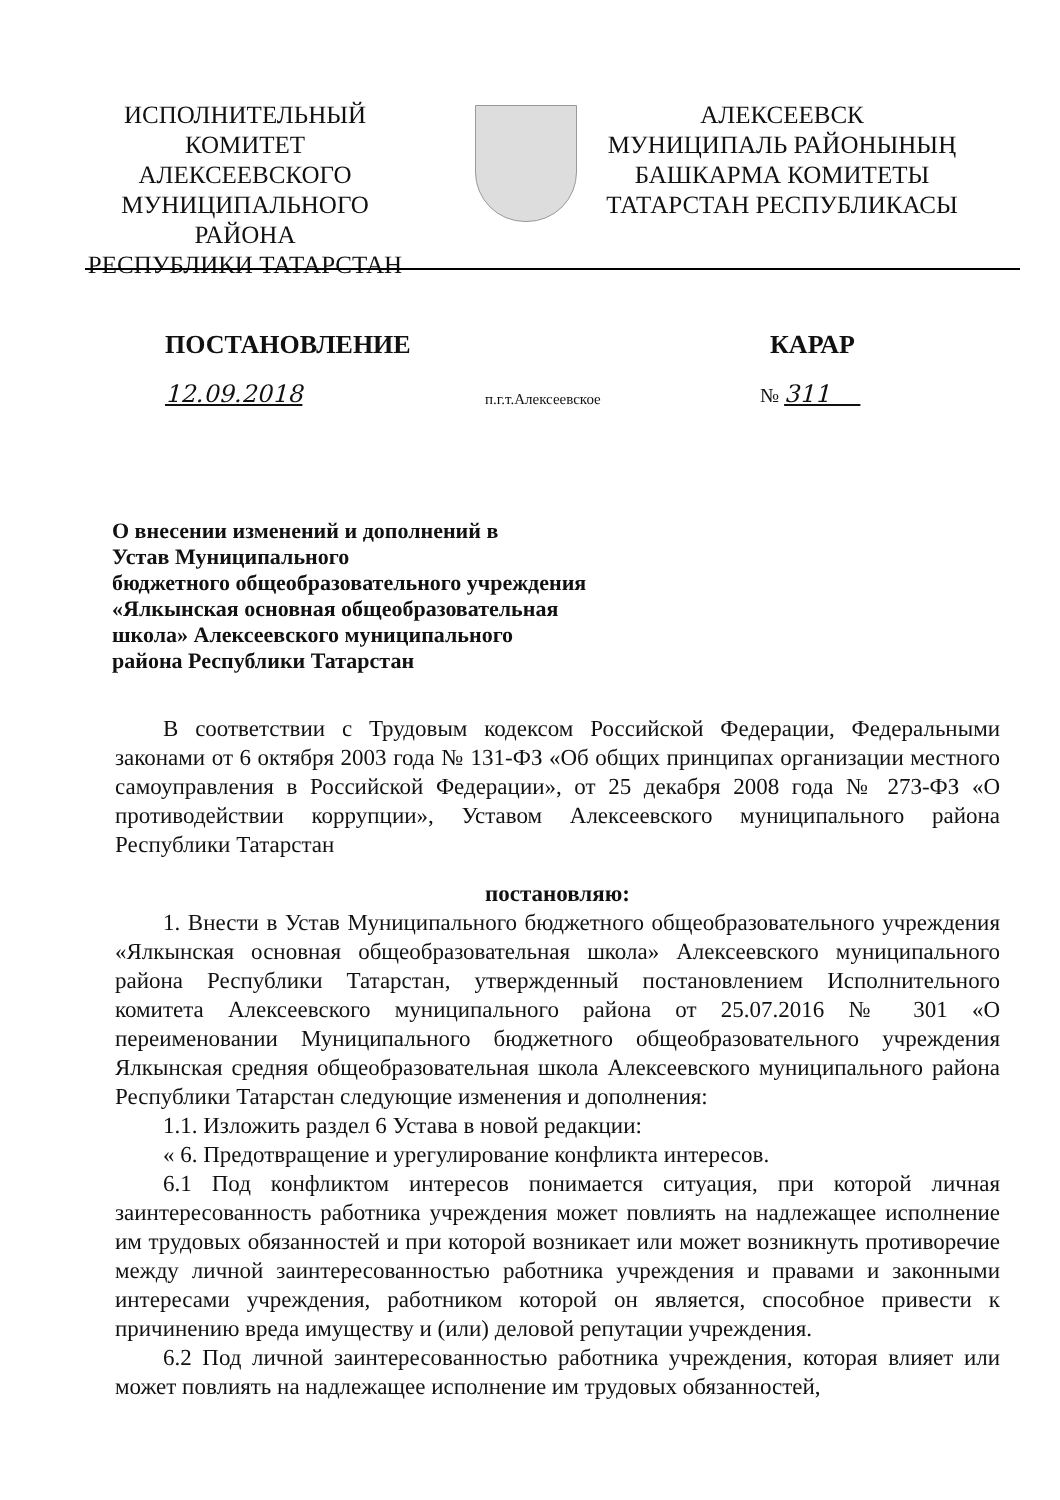ИСПОЛНИТЕЛЬНЫЙ КОМИТЕТ
АЛЕКСЕЕВСКОГО
МУНИЦИПАЛЬНОГО РАЙОНА
РЕСПУБЛИКИ ТАТАРСТАН
АЛЕКСЕЕВСК
МУНИЦИПАЛЬ РАЙОНЫНЫҢ
БАШКАРМА КОМИТЕТЫ
ТАТАРСТАН РЕСПУБЛИКАСЫ
ПОСТАНОВЛЕНИЕ КАРАР
12.09.2018 п.г.т.Алексеевское № 311
О внесении изменений и дополнений в
Устав Муниципального
бюджетного общеобразовательного учреждения
«Ялкынская основная общеобразовательная
школа» Алексеевского муниципального
района Республики Татарстан
В соответствии с Трудовым кодексом Российской Федерации, Федеральными законами от 6 октября 2003 года № 131-ФЗ «Об общих принципах организации местного самоуправления в Российской Федерации», от 25 декабря 2008 года № 273-ФЗ «О противодействии коррупции», Уставом Алексеевского муниципального района Республики Татарстан
постановляю:
1. Внести в Устав Муниципального бюджетного общеобразовательного учреждения «Ялкынская основная общеобразовательная школа» Алексеевского муниципального района Республики Татарстан, утвержденный постановлением Исполнительного комитета Алексеевского муниципального района от 25.07.2016 № 301 «О переименовании Муниципального бюджетного общеобразовательного учреждения Ялкынская средняя общеобразовательная школа Алексеевского муниципального района Республики Татарстан следующие изменения и дополнения:
1.1. Изложить раздел 6 Устава в новой редакции:
« 6. Предотвращение и урегулирование конфликта интересов.
6.1 Под конфликтом интересов понимается ситуация, при которой личная заинтересованность работника учреждения может повлиять на надлежащее исполнение им трудовых обязанностей и при которой возникает или может возникнуть противоречие между личной заинтересованностью работника учреждения и правами и законными интересами учреждения, работником которой он является, способное привести к причинению вреда имуществу и (или) деловой репутации учреждения.
6.2 Под личной заинтересованностью работника учреждения, которая влияет или может повлиять на надлежащее исполнение им трудовых обязанностей,